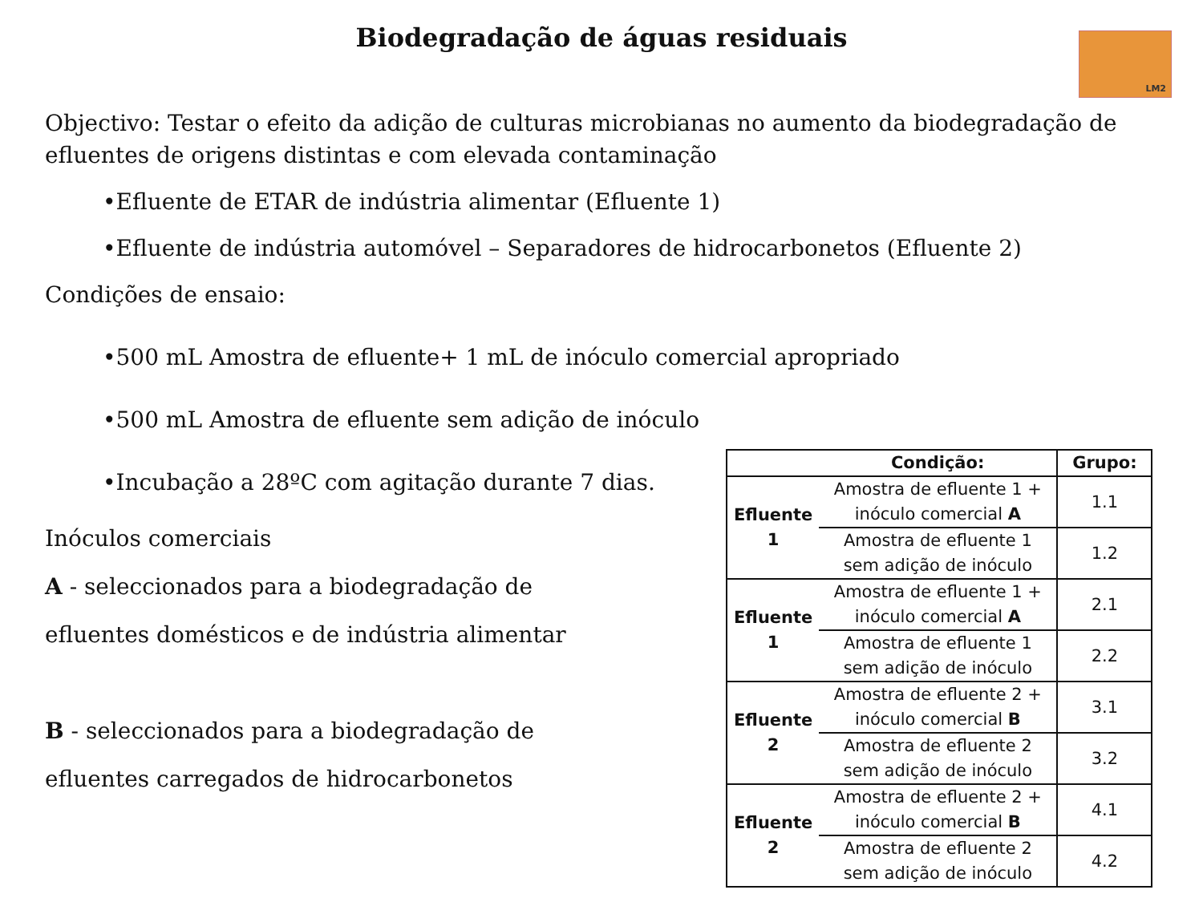Biodegradação de águas residuais
LM2
Objectivo: Testar o efeito da adição de culturas microbianas no aumento da biodegradação de efluentes de origens distintas e com elevada contaminação
•Efluente de ETAR de indústria alimentar (Efluente 1)
•Efluente de indústria automóvel – Separadores de hidrocarbonetos (Efluente 2)
Condições de ensaio:
•500 mL Amostra de efluente+ 1 mL de inóculo comercial apropriado
•500 mL Amostra de efluente sem adição de inóculo
•Incubação a 28ºC com agitação durante 7 dias.
Inóculos comerciais
A - seleccionados para a biodegradação de
efluentes domésticos e de indústria alimentar
B - seleccionados para a biodegradação de
efluentes carregados de hidrocarbonetos
| Condição: | | Grupo: |
| --- | --- | --- |
| Efluente 1 | Amostra de efluente 1 + inóculo comercial A | 1.1 |
| | Amostra de efluente 1 sem adição de inóculo | 1.2 |
| Efluente 1 | Amostra de efluente 1 + inóculo comercial A | 2.1 |
| | Amostra de efluente 1 sem adição de inóculo | 2.2 |
| Efluente 2 | Amostra de efluente 2 + inóculo comercial B | 3.1 |
| | Amostra de efluente 2 sem adição de inóculo | 3.2 |
| Efluente 2 | Amostra de efluente 2 + inóculo comercial B | 4.1 |
| | Amostra de efluente 2 sem adição de inóculo | 4.2 |